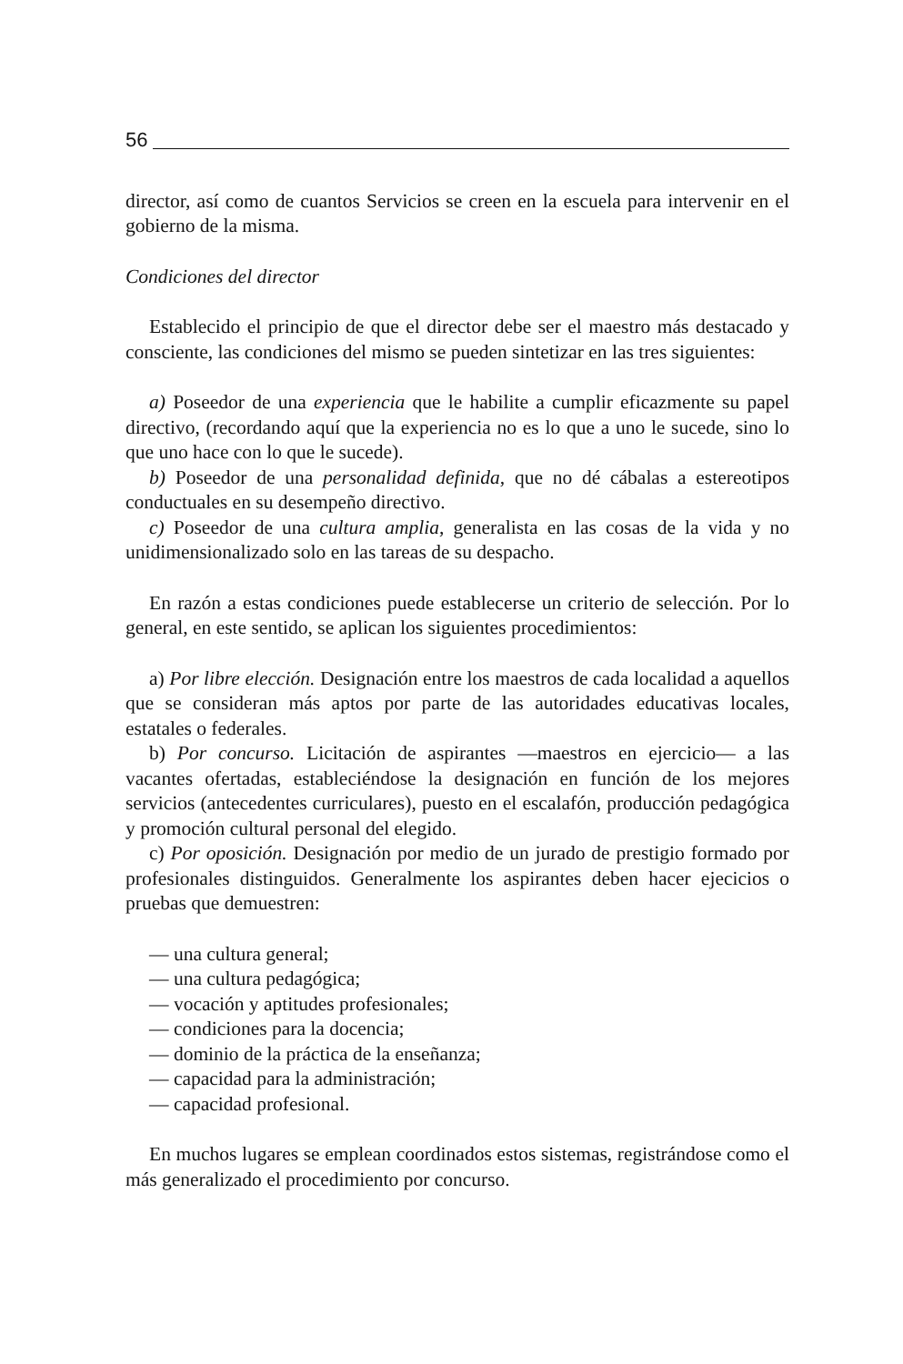56
director, así como de cuantos Servicios se creen en la escuela para intervenir en el gobierno de la misma.
Condiciones del director
Establecido el principio de que el director debe ser el maestro más destacado y consciente, las condiciones del mismo se pueden sintetizar en las tres siguientes:
a) Poseedor de una experiencia que le habilite a cumplir eficazmente su papel directivo, (recordando aquí que la experiencia no es lo que a uno le sucede, sino lo que uno hace con lo que le sucede).
b) Poseedor de una personalidad definida, que no dé cábalas a estereotipos conductuales en su desempeño directivo.
c) Poseedor de una cultura amplia, generalista en las cosas de la vida y no unidimensionalizado solo en las tareas de su despacho.
En razón a estas condiciones puede establecerse un criterio de selección. Por lo general, en este sentido, se aplican los siguientes procedimientos:
a) Por libre elección. Designación entre los maestros de cada localidad a aquellos que se consideran más aptos por parte de las autoridades educativas locales, estatales o federales.
b) Por concurso. Licitación de aspirantes —maestros en ejercicio— a las vacantes ofertadas, estableciéndose la designación en función de los mejores servicios (antecedentes curriculares), puesto en el escalafón, producción pedagógica y promoción cultural personal del elegido.
c) Por oposición. Designación por medio de un jurado de prestigio formado por profesionales distinguidos. Generalmente los aspirantes deben hacer ejecicios o pruebas que demuestren:
— una cultura general;
— una cultura pedagógica;
— vocación y aptitudes profesionales;
— condiciones para la docencia;
— dominio de la práctica de la enseñanza;
— capacidad para la administración;
— capacidad profesional.
En muchos lugares se emplean coordinados estos sistemas, registrándose como el más generalizado el procedimiento por concurso.